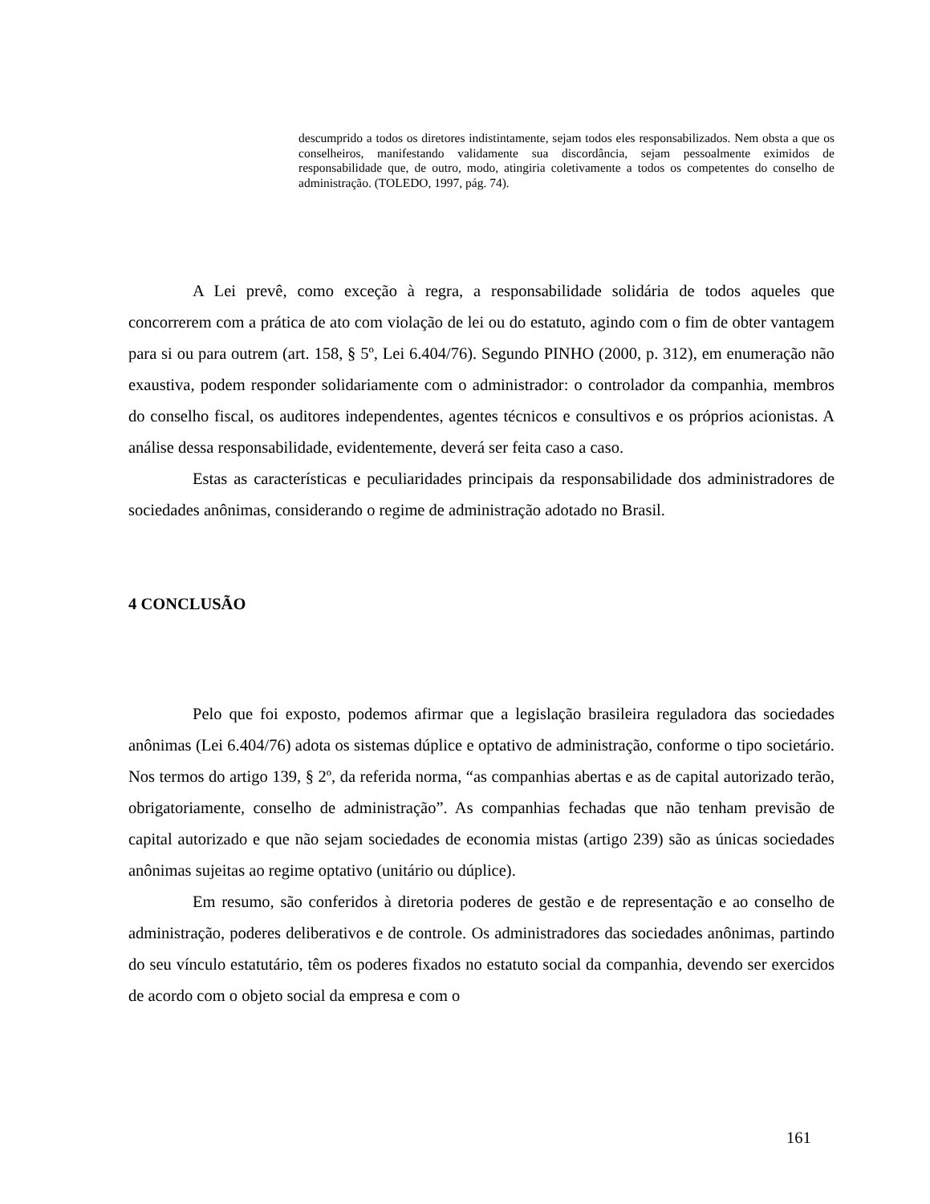descumprido a todos os diretores indistintamente, sejam todos eles responsabilizados. Nem obsta a que os conselheiros, manifestando validamente sua discordância, sejam pessoalmente eximidos de responsabilidade que, de outro, modo, atingiria coletivamente a todos os competentes do conselho de administração. (TOLEDO, 1997, pág. 74).
A Lei prevê, como exceção à regra, a responsabilidade solidária de todos aqueles que concorrerem com a prática de ato com violação de lei ou do estatuto, agindo com o fim de obter vantagem para si ou para outrem (art. 158, § 5º, Lei 6.404/76). Segundo PINHO (2000, p. 312), em enumeração não exaustiva, podem responder solidariamente com o administrador: o controlador da companhia, membros do conselho fiscal, os auditores independentes, agentes técnicos e consultivos e os próprios acionistas. A análise dessa responsabilidade, evidentemente, deverá ser feita caso a caso.
Estas as características e peculiaridades principais da responsabilidade dos administradores de sociedades anônimas, considerando o regime de administração adotado no Brasil.
4 CONCLUSÃO
Pelo que foi exposto, podemos afirmar que a legislação brasileira reguladora das sociedades anônimas (Lei 6.404/76) adota os sistemas dúplice e optativo de administração, conforme o tipo societário. Nos termos do artigo 139, § 2º, da referida norma, “as companhias abertas e as de capital autorizado terão, obrigatoriamente, conselho de administração”. As companhias fechadas que não tenham previsão de capital autorizado e que não sejam sociedades de economia mistas (artigo 239) são as únicas sociedades anônimas sujeitas ao regime optativo (unitário ou dúplice).
Em resumo, são conferidos à diretoria poderes de gestão e de representação e ao conselho de administração, poderes deliberativos e de controle. Os administradores das sociedades anônimas, partindo do seu vínculo estatutário, têm os poderes fixados no estatuto social da companhia, devendo ser exercidos de acordo com o objeto social da empresa e com o
161